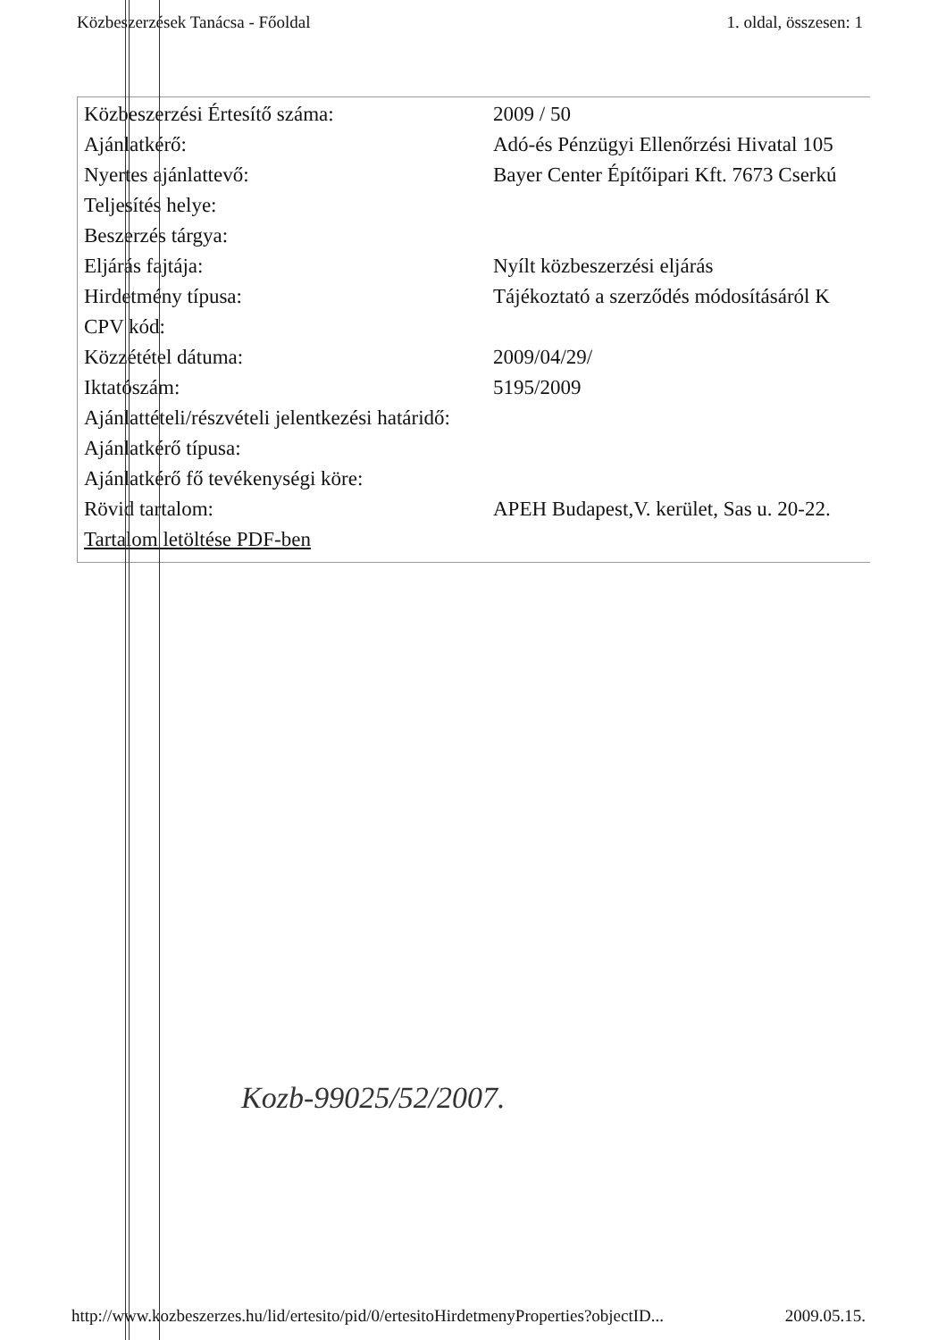Közbeszerzések Tanácsa - Főoldal 1. oldal, összesen: 1
| Közbeszerzési Értesítő száma: | 2009 / 50 |
| Ajánlatkérő: | Adó-és Pénzügyi Ellenőrzési Hivatal 105 |
| Nyertes ajánlattevő: | Bayer Center Építőipari Kft. 7673 Cserkú |
| Teljesítés helye: | |
| Beszerzés tárgya: | |
| Eljárás fajtája: | Nyílt közbeszerzési eljárás |
| Hirdetmény típusa: | Tájékoztató a szerződés módosításáról K |
| CPV kód: | |
| Közzététel dátuma: | 2009/04/29/ |
| Iktatószám: | 5195/2009 |
| Ajánlattételi/részvételi jelentkezési határidő: | |
| Ajánlatkérő típusa: | |
| Ajánlatkérő fő tevékenységi köre: | |
| Rövid tartalom: | APEH Budapest,V. kerület, Sas u. 20-22. |
| Tartalom letöltése PDF-ben | |
Kozb-99025/52/2007.
http://www.kozbeszerzes.hu/lid/ertesito/pid/0/ertesitoHirdetmenyProperties?objectID... 2009.05.15.